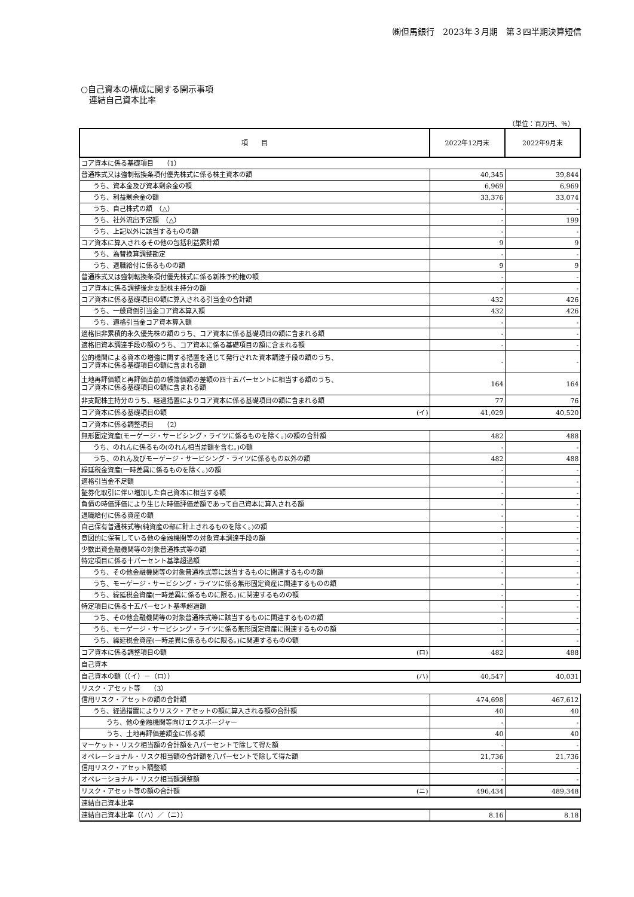㈱但馬銀行　2023年３月期　第３四半期決算短信
○自己資本の構成に関する開示事項
　連結自己資本比率
（単位：百万円、％）
| 項 目 | 2022年12月末 | 2022年9月末 |
| コア資本に係る基礎項目 （1） | | |
| 普通株式又は強制転換条項付優先株式に係る株主資本の額 | 40,345 | 39,844 |
| うち、資本金及び資本剰余金の額 | 6,969 | 6,969 |
| うち、利益剰余金の額 | 33,376 | 33,074 |
| うち、自己株式の額 （△） | - | - |
| うち、社外流出予定額 （△） | - | 199 |
| うち、上記以外に該当するものの額 | - | - |
| コア資本に算入されるその他の包括利益累計額 | 9 | 9 |
| うち、為替換算調整勘定 | - | - |
| うち、退職給付に係るものの額 | 9 | 9 |
| 普通株式又は強制転換条項付優先株式に係る新株予約権の額 | - | - |
| コア資本に係る調整後非支配株主持分の額 | - | - |
| コア資本に係る基礎項目の額に算入される引当金の合計額 | 432 | 426 |
| うち、一般貸倒引当金コア資本算入額 | 432 | 426 |
| うち、適格引当金コア資本算入額 | - | - |
| 適格旧非累積的永久優先株の額のうち、コア資本に係る基礎項目の額に含まれる額 | - | - |
| 適格旧資本調達手段の額のうち、コア資本に係る基礎項目の額に含まれる額 | - | - |
| 公的機関による資本の増強に関する措置を通じて発行された資本調達手段の額のうち、 コア資本に係る基礎項目の額に含まれる額 | - | - |
| 土地再評価額と再評価直前の帳簿価額の差額の四十五パーセントに相当する額のうち、 コア資本に係る基礎項目の額に含まれる額 | 164 | 164 |
| 非支配株主持分のうち、経過措置によりコア資本に係る基礎項目の額に含まれる額 | 77 | 76 |
| コア資本に係る基礎項目の額 (イ) | 41,029 | 40,520 |
| コア資本に係る調整項目 （2） | | |
| 無形固定資産(モーゲージ・サービシング・ライツに係るものを除く。)の額の合計額 | 482 | 488 |
| うち、のれんに係るもの(のれん相当差額を含む。)の額 | - | - |
| うち、のれん及びモーゲージ・サービシング・ライツに係るもの以外の額 | 482 | 488 |
| 繰延税金資産(一時差異に係るものを除く。)の額 | - | - |
| 適格引当金不足額 | - | - |
| 証券化取引に伴い増加した自己資本に相当する額 | - | - |
| 負債の時価評価により生じた時価評価差額であって自己資本に算入される額 | - | - |
| 退職給付に係る資産の額 | - | - |
| 自己保有普通株式等(純資産の部に計上されるものを除く。)の額 | - | - |
| 意図的に保有している他の金融機関等の対象資本調達手段の額 | - | - |
| 少数出資金融機関等の対象普通株式等の額 | - | - |
| 特定項目に係る十パーセント基準超過額 | - | - |
| うち、その他金融機関等の対象普通株式等に該当するものに関連するものの額 | - | - |
| うち、モーゲージ・サービシング・ライツに係る無形固定資産に関連するものの額 | - | - |
| うち、繰延税金資産(一時差異に係るものに限る。)に関連するものの額 | - | - |
| 特定項目に係る十五パーセント基準超過額 | - | - |
| うち、その他金融機関等の対象普通株式等に該当するものに関連するものの額 | - | - |
| うち、モーゲージ・サービシング・ライツに係る無形固定資産に関連するものの額 | - | - |
| うち、繰延税金資産(一時差異に係るものに限る。)に関連するものの額 | - | - |
| コア資本に係る調整項目の額 (ロ) | 482 | 488 |
| 自己資本 | | |
| 自己資本の額（（イ）－（ロ）） (ハ) | 40,547 | 40,031 |
| リスク・アセット等 （3） | | |
| 信用リスク・アセットの額の合計額 | 474,698 | 467,612 |
| うち、経過措置によりリスク・アセットの額に算入される額の合計額 | 40 | 40 |
| うち、他の金融機関等向けエクスポージャー | - | - |
| うち、土地再評価差額金に係る額 | 40 | 40 |
| マーケット・リスク相当額の合計額を八パーセントで除して得た額 | - | - |
| オペレーショナル・リスク相当額の合計額を八パーセントで除して得た額 | 21,736 | 21,736 |
| 信用リスク・アセット調整額 | - | - |
| オペレーショナル・リスク相当額調整額 | - | - |
| リスク・アセット等の額の合計額 (ニ) | 496,434 | 489,348 |
| 連結自己資本比率 | | |
| 連結自己資本比率（（ハ）／（ニ）） | 8.16 | 8.18 |